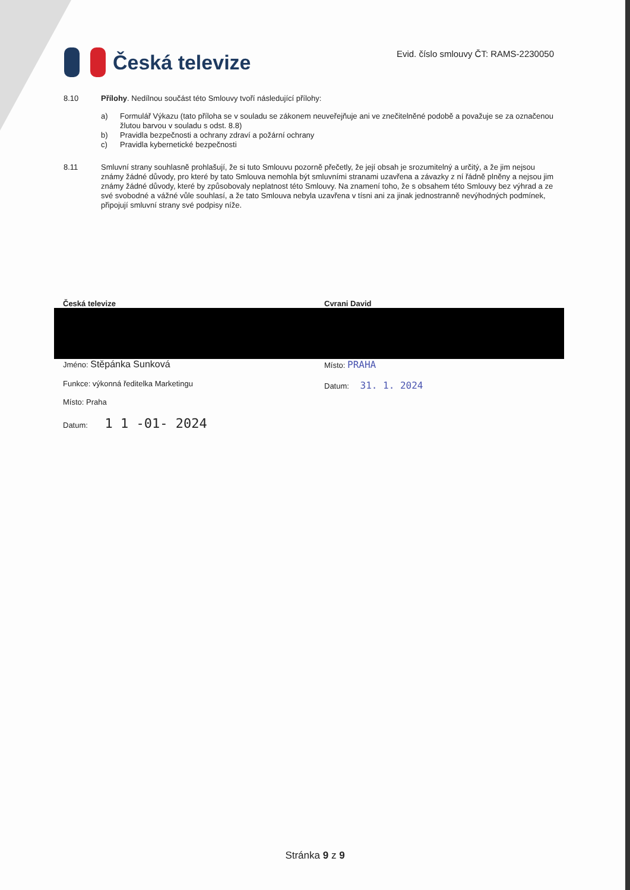Česká televize
Evid. číslo smlouvy ČT: RAMS-2230050
8.10 Přílohy. Nedílnou součást této Smlouvy tvoří následující přílohy:
a) Formulář Výkazu (tato příloha se v souladu se zákonem neuveřejňuje ani ve znečitelněné podobě a považuje se za označenou žlutou barvou v souladu s odst. 8.8)
b) Pravidla bezpečnosti a ochrany zdraví a požární ochrany
c) Pravidla kybernetické bezpečnosti
8.11 Smluvní strany souhlasně prohlašují, že si tuto Smlouvu pozorně přečetly, že její obsah je srozumitelný a určitý, a že jim nejsou známy žádné důvody, pro které by tato Smlouva nemohla být smluvními stranami uzavřena a závazky z ní řádně plněny a nejsou jim známy žádné důvody, které by způsobovaly neplatnost této Smlouvy. Na znamení toho, že s obsahem této Smlouvy bez výhrad a ze své svobodné a vážné vůle souhlasí, a že tato Smlouva nebyla uzavřena v tísni ani za jinak jednostranně nevýhodných podmínek, připojují smluvní strany své podpisy níže.
Česká televize Cvrani David
Jméno: Stěpánka Sunková
Funkce: výkonná ředitelka Marketingu
Místo: Praha
Datum: 1 1 -01- 2024
Místo: PRAHA
Datum: 31. 1. 2024
Stránka 9 z 9